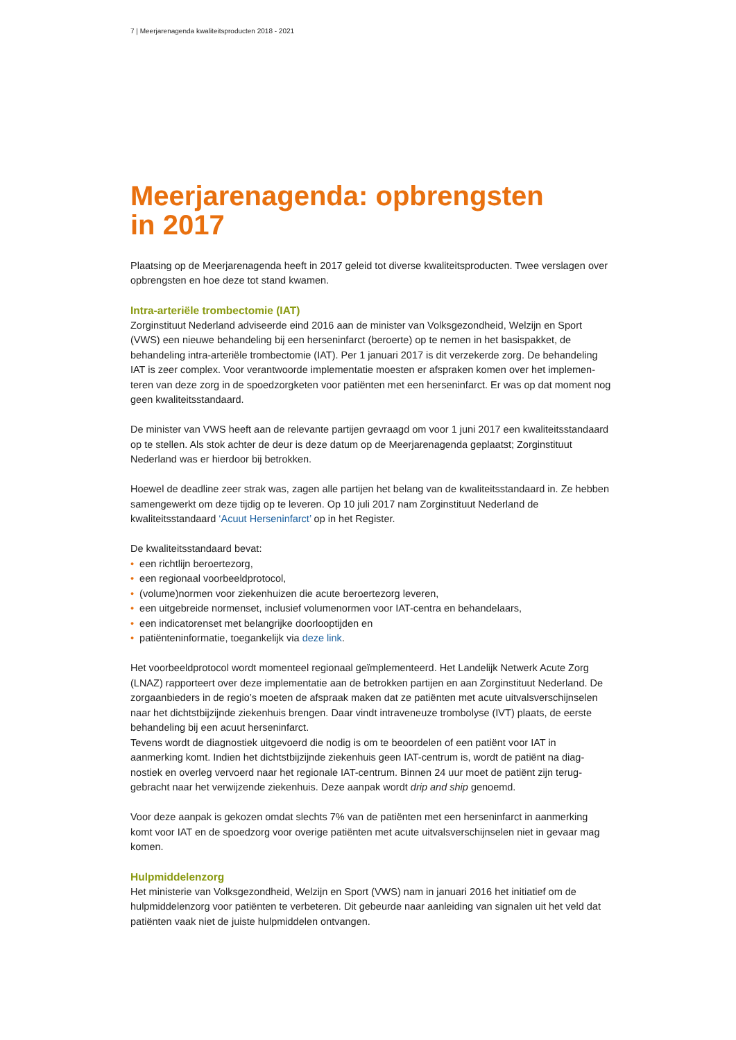7 | Meerjarenagenda kwaliteitsproducten 2018 - 2021
Meerjarenagenda: opbrengsten
in 2017
Plaatsing op de Meerjarenagenda heeft in 2017 geleid tot diverse kwaliteitsproducten. Twee verslagen over opbrengsten en hoe deze tot stand kwamen.
Intra-arteriële trombectomie (IAT)
Zorginstituut Nederland adviseerde eind 2016 aan de minister van Volksgezondheid, Welzijn en Sport (VWS) een nieuwe behandeling bij een herseninfarct (beroerte) op te nemen in het basispakket, de behandeling intra-arteriële trombectomie (IAT). Per 1 januari 2017 is dit verzekerde zorg. De behandeling IAT is zeer complex. Voor verantwoorde implementatie moesten er afspraken komen over het implemen­teren van deze zorg in de spoedzorgketen voor patiënten met een herseninfarct. Er was op dat moment nog geen kwaliteitsstandaard.
De minister van VWS heeft aan de relevante partijen gevraagd om voor 1 juni 2017 een kwaliteits­standaard op te stellen. Als stok achter de deur is deze datum op de Meerjarenagenda geplaatst; Zorginstituut Nederland was er hierdoor bij betrokken.
Hoewel de deadline zeer strak was, zagen alle partijen het belang van de kwaliteitsstandaard in. Ze hebben samengewerkt om deze tijdig op te leveren. Op 10 juli 2017 nam Zorginstituut Nederland de kwaliteitsstandaard ‘Acuut Herseninfarct’ op in het Register.
De kwaliteitsstandaard bevat:
• een richtlijn beroertezorg,
• een regionaal voorbeeldprotocol,
• (volume)normen voor ziekenhuizen die acute beroertezorg leveren,
• een uitgebreide normenset, inclusief volumenormen voor IAT-centra en behandelaars,
• een indicatorenset met belangrijke doorlooptijden en
• patiënteninformatie, toegankelijk via deze link.
Het voorbeeldprotocol wordt momenteel regionaal geïmplementeerd. Het Landelijk Netwerk Acute Zorg (LNAZ) rapporteert over deze implementatie aan de betrokken partijen en aan Zorginstituut Nederland. De zorgaanbieders in de regio’s moeten de afspraak maken dat ze patiënten met acute uitvalsverschijn­selen naar het dichtstbijzijnde ziekenhuis brengen. Daar vindt intraveneuze trombolyse (IVT) plaats, de eerste behandeling bij een acuut herseninfarct.
Tevens wordt de diagnostiek uitgevoerd die nodig is om te beoordelen of een patiënt voor IAT in aanmerking komt. Indien het dichtstbijzijnde ziekenhuis geen IAT-centrum is, wordt de patiënt na diag­nostiek en overleg vervoerd naar het regionale IAT-centrum. Binnen 24 uur moet de patiënt zijn terug­gebracht naar het verwijzende ziekenhuis. Deze aanpak wordt drip and ship genoemd.
Voor deze aanpak is gekozen omdat slechts 7% van de patiënten met een herseninfarct in aanmerking komt voor IAT en de spoedzorg voor overige patiënten met acute uitvalsverschijnselen niet in gevaar mag komen.
Hulpmiddelenzorg
Het ministerie van Volksgezondheid, Welzijn en Sport (VWS) nam in januari 2016 het initiatief om de hulpmiddelenzorg voor patiënten te verbeteren. Dit gebeurde naar aanleiding van signalen uit het veld dat patiënten vaak niet de juiste hulpmiddelen ontvangen.